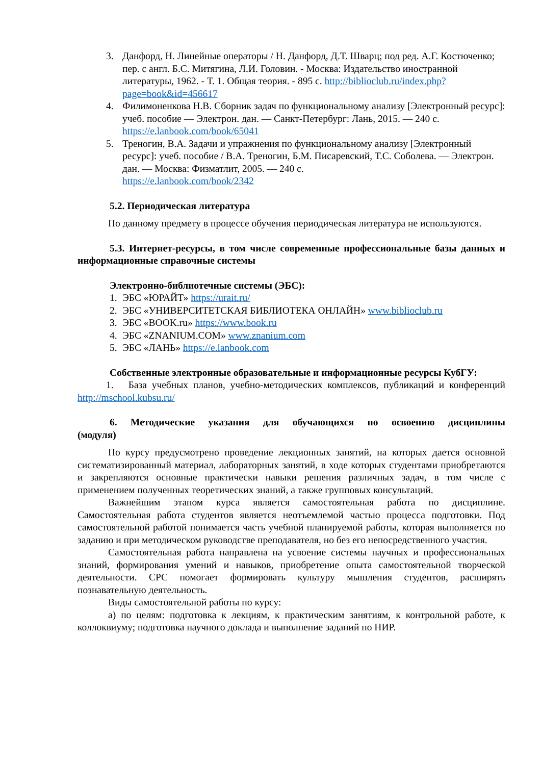3. Данфорд, Н. Линейные операторы / Н. Данфорд, Д.Т. Шварц; под ред. А.Г. Костюченко; пер. с англ. Б.С. Митягина, Л.И. Головин. - Москва: Издательство иностранной литературы, 1962. - Т. 1. Общая теория. - 895 с. http://biblioclub.ru/index.php?page=book&id=456617
4. Филимоненкова Н.В. Сборник задач по функциональному анализу [Электронный ресурс]: учеб. пособие — Электрон. дан. — Санкт-Петербург: Лань, 2015. — 240 с.
https://e.lanbook.com/book/65041
5. Треногин, В.А. Задачи и упражнения по функциональному анализу [Электронный ресурс]: учеб. пособие / В.А. Треногин, Б.М. Писаревский, Т.С. Соболева. — Электрон. дан. — Москва: Физматлит, 2005. — 240 с.
https://e.lanbook.com/book/2342
5.2. Периодическая литература
По данному предмету в процессе обучения периодическая литература не используются.
5.3. Интернет-ресурсы, в том числе современные профессиональные базы данных и информационные справочные системы
Электронно-библиотечные системы (ЭБС):
1. ЭБС «ЮРАЙТ» https://urait.ru/
2. ЭБС «УНИВЕРСИТЕТСКАЯ БИБЛИОТЕКА ОНЛАЙН» www.biblioclub.ru
3. ЭБС «BOOK.ru» https://www.book.ru
4. ЭБС «ZNANIUM.COM» www.znanium.com
5. ЭБС «ЛАНЬ» https://e.lanbook.com
Собственные электронные образовательные и информационные ресурсы КубГУ:
1. База учебных планов, учебно-методических комплексов, публикаций и конференций http://mschool.kubsu.ru/
6. Методические указания для обучающихся по освоению дисциплины (модуля)
По курсу предусмотрено проведение лекционных занятий, на которых дается основной систематизированный материал, лабораторных занятий, в ходе которых студентами приобретаются и закрепляются основные практически навыки решения различных задач, в том числе с применением полученных теоретических знаний, а также групповых консультаций.
Важнейшим этапом курса является самостоятельная работа по дисциплине. Самостоятельная работа студентов является неотъемлемой частью процесса подготовки. Под самостоятельной работой понимается часть учебной планируемой работы, которая выполняется по заданию и при методическом руководстве преподавателя, но без его непосредственного участия.
Самостоятельная работа направлена на усвоение системы научных и профессиональных знаний, формирования умений и навыков, приобретение опыта самостоятельной творческой деятельности. СРС помогает формировать культуру мышления студентов, расширять познавательную деятельность.
Виды самостоятельной работы по курсу:
а) по целям: подготовка к лекциям, к практическим занятиям, к контрольной работе, к коллоквиуму; подготовка научного доклада и выполнение заданий по НИР.